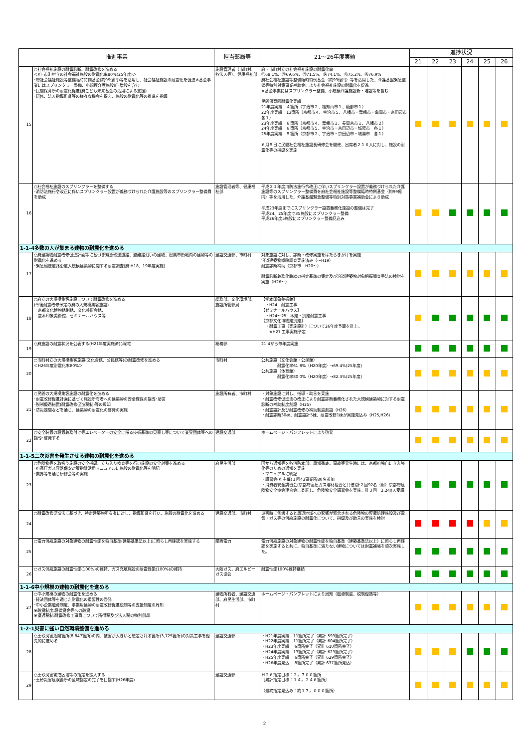| 推進事業 | | 担当部局等 | 21～26年度実績 | 進捗状況 | | | | | |
| --- | --- | --- | --- | --- | --- | --- | --- | --- | --- |
| | | | | 21 | 22 | 23 | 24 | 25 | 26 |
| 15 | ○社会福祉施設の耐震診断、耐震改修を進める ＜府･市町村立の社会福祉施設の耐震化率80%(25年度)＞ ･府社会福祉施設等整備臨時特例基金(約99億円)等を活用し、社会福祉施設の耐震化を促進※基金事業にはスプリンクラー整備、小規模介護施設新･増設を含む ･民間保育所の耐震化促進(府こども未来基金の活用による支援) ･研修、法人指導監督等の様々な機会を捉え、施設の耐震化等の推進を指導 | 施設管理者（市町村、各法人等）、健康福祉部 | 府・市町村立の社会福祉施設の耐震化率 ㉑68.1%、㉒69.6%、㉓71.5%、㉔74.1%、㉕75.2%、㉖76.9% 府社会福祉施設等整備臨時特例基金（約99億円）等を活用した、介護基盤緊急整備等特別対策事業補助金により社会福祉施設の耐震化を促進 ※基金事業にはスプリンクラー整備、小規模介護施設新・増設等を含む 民間保育園耐震化実績 21年度実績 ４箇所（宇治市２、福知山市１、綾部市１） 22年度実績 13箇所（京都市４、宇治市５、八幡市・舞鶴市・亀岡市・京田辺市 各１） 23年度実績 ８箇所（京都市４、舞鶴市１、長岡京市１、八幡市２） 24年度実績 ８箇所（京都市５、宇治市・京田辺市・城陽市 各１） 25年度実績 ５箇所（京都市２、宇治市・京田辺市・城陽市 各１） ６月５日に民間社会福祉施設長研修会を開催、出席者２１６人に対し、施設の耐震化等の指導を実施 | | | | | | |
| 16 | ○社会福祉施設のスプリンクラーを整備する ･消防法施行令改正に伴いスプリンクラー設置が義務づけられた介護施設等のスプリンクラー整備費を助成 | 施設管理者等、健康福祉部 | 平成２１年度消防法施行令改正に伴いスプリンクラー設置が義務づけられた介護施設等のスプリンクラー整備費を府社会福祉施設等整備臨時特例基金（約99億円）等を活用した、介護基盤緊急整備等特別対策事業補助金により助成 平成23年度までにスプリンクラー設置義務化施設の整備は完了 平成24、25年度で35施設にスプリンクラー整備 平成26年度5施設にスプリンクラー整備見込み | | | | | | |
| 1-1-4多数の人が集まる建物の耐震化を進める | | | | | | | | | |
| 17 | ○府建築物耐震改修促進計画等に基づき緊急輸送道路、避難路沿いの建物、密集市街地内の建物等の耐震化を進める ･緊急輸送道路沿道大規模建築物に関する耐震調査(府:H18、19年度実施) | 建設交通部、市町村 | 対象施設に対し、診断・改修実施をはたらきかけを実施 沿道建築物概略調査実施済み（～H19） 耐震診断補助（京都市 H20～） 耐震診断義務化路線の指定基準の策定及び沿道建築物対象把握調査手法の検討を実施（H26～） | | | | | | |
| 18 | ○府立の大規模集客施設について耐震改修を進める (今後耐震改修予定の府の大規模集客施設) 京都文化博物館別館、文化芸術会館、 堂本印象美術館、ゼミナールハウス等 | 総務部、文化環境部、施設所管部局 | 【堂本印象美術館】 ・H24 耐震工事 【ゼミナールハウス】 ・H24～25 本館・別館耐震工事 【京都文化博物館別館】 ・耐震工事（実施設計）について26年度予算を計上。 ※H27 工事実施予定 | | | | | | |
| 19 | ○府施設の耐震状況を公表する(H21年度実施済)(再掲) | 総務部 | 21.4から毎年度実施 | | | | | | |
| 20 | ○市町村立の大規模集客施設(文化会館、公民館等)の耐震改修を進める ＜H26年度耐震化率80%＞ | 市町村 | 公共施設（文化会館・公民館） 耐震化率61.8%（H20年度）→69.4%(25年度) 公共施設（体育館） 耐震化率80.0%（H20年度）→82.3%(25年度) | | | | | | |
| 21 | ○民間の大規模集客施設の耐震化を進める ･耐震改修促進計画に基づく施設所有者への建築物の安全確保の指導･助言 ･税制優遇措置(耐震改修促進税制)等の周知 ･防災週間などを通じ、建築物の耐震化の啓発の実施 | 施設所有者、市町村 | ・対象施設に対し、指導・助言を実施 ・耐震改修促進法の改正により耐震診断義務化された大規模建築物に対する耐震診断の補助制度創設（H25) ・耐震設計及び耐震改修の補助制度創設（H26） ・耐震診断30棟、耐震設計5棟、耐震改修1棟が実施見込み（H25,H26) | | | | | | |
| 22 | ○安全装置の設置義務付け等エレベーターの安全に係る技術基準の見直し等について業界団体等への指導･啓発する | 建設交通部 | ホームページ・パンフレットにより啓発 | | | | | | |
| 1-1-5二次災害を発生させる建物の耐震化を進める | | | | | | | | | |
| 23 | ○危険物等を取扱う施設の安全指導、立ち入り検査等を行い施設の安全対策を進める ･府高圧ガス容器保安対策指針活用マニュアルに施設の耐震化等を明記 ･業界等を通じ研修会等の実施 | 府民生活部 | 国から通知等を各消防本部に周知徹底。事故等発生時には、京都府独自に立入強化等のための通知を実施 ・マニュアルに明記 ・講習会(府主催)１回43事業所80名参加 ・消費者安全講習会(京都府高圧ガス溶材組合と共催)計２回92名（財）京都府危険物安全協会連合会に委託し、危険物安全講習会を実施。計３回 2,240人受講 | | | | | | |
| 24 | ○耐震改修促進法に基づき、特定建築物所有者に対し、指導監督を行い、施設の耐震化を進める | 建設交通部、市町村 | 災害時に倒壊すると周辺地域への影響が懸念される危険物の貯蔵処理施設及び電気・ガス等の供給施設の耐震化について、指導及び助言の実施を検討 | | | | | | |
| 25 | ○電力供給施設の対象建物の耐震性能を独自基準(建築基準法以上)に照らし再確認を実施する | 関西電力 | 電力供給施設の対象建物の耐震性能を独自基準（建築基準法以上）に照らし再確認を実施すると共に、独自基準に満たない建物については耐震補強を順次実施した。 | | | | | | |
| 26 | ○ガス供給施設の耐震性能(100%)の維持、ガス充填施設の耐震性能(100%)の維持 | 大阪ガス、府エルピーガス協会 | 耐震性能100%維持継続 | | | | | | |
| 1-1-6中小規模の建物の耐震化を進める | | | | | | | | | |
| 27 | ○中小規模の建物の耐震化を進める ･経済団体等を通じた耐震化の重要性の啓発 ･中小企業融資制度、事業用建物の耐震改修促進税制等の支援制度の周知 ※融資制度:設備資金等への融資 ※優遇税制:耐震改修工事費について所得税及び法人税の特別償却 | 建物所有者、建設交通部、府民生活部、市町村 | ホームページ・パンフレットにより周知（融資制度、税制優遇等） | | | | | | |
| 1-2-1災害に強い自然環境整備を進める | | | | | | | | | |
| 28 | ○土砂災害危険箇所(8,847箇所)の内、被害が大きいと想定される箇所(3,725箇所)の対策工事を優先的に進める | 建設交通部 | ・H21年度実績 11箇所完了（累計 593箇所完了） ・H22年度実績 11箇所完了（累計 604箇所完了） ・H23年度実績 6箇所完了（累計 610箇所完了） ・H24年度実績 13箇所完了（累計 623箇所完了） ・H25年度実績 6箇所完了（累計 629箇所完了） ・H26年度見込 8箇所完了（累計 637箇所見込） | | | | | | |
| 29 | ○土砂災害警戒区域等の指定を拡大する ･土砂災害危険箇所の区域指定の完了を目指す(H26年度) | 建設交通部 | Ｈ２６指定目標：２，７００箇所 ［累計指定目標：１４，２４６箇所］ （最終指定見込み：約１７，０００箇所） | | | | | | |
2